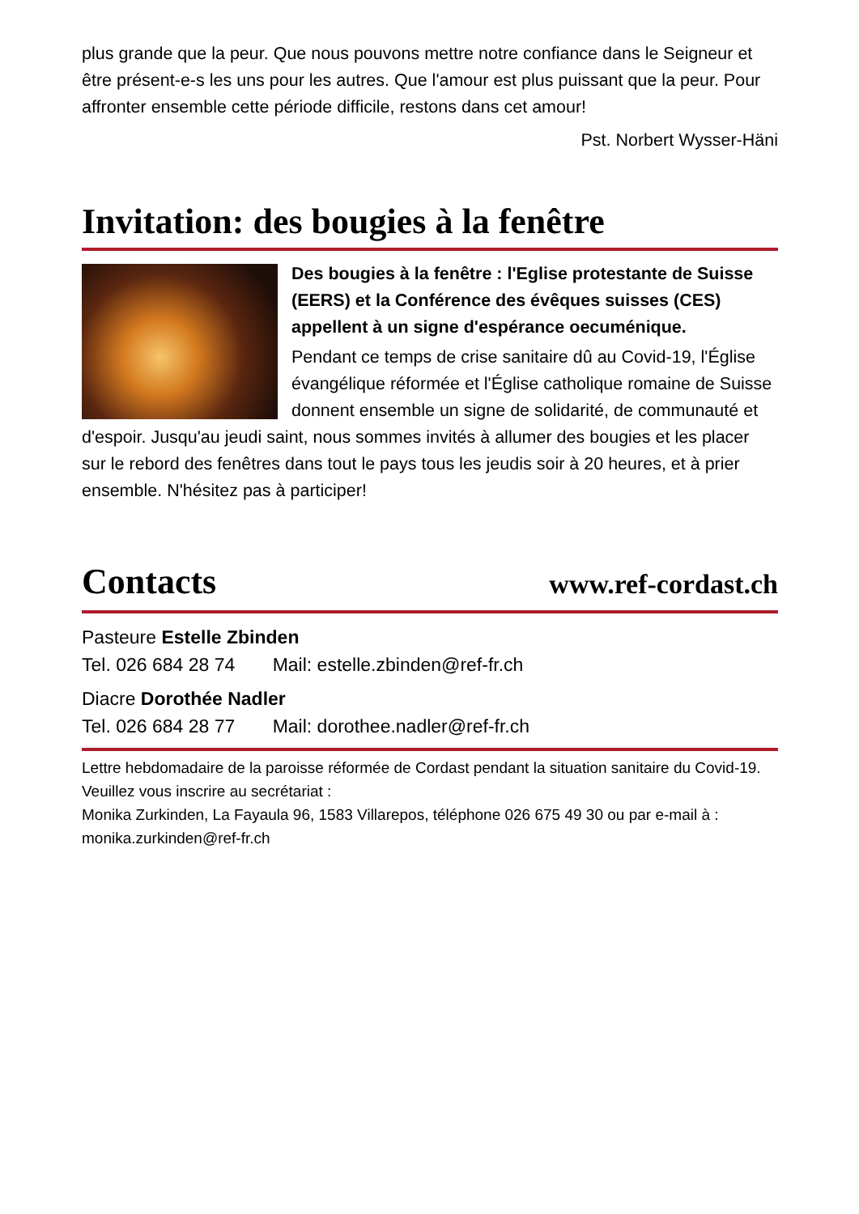plus grande que la peur. Que nous pouvons mettre notre confiance dans le Seigneur et être présent-e-s les uns pour les autres. Que l'amour est plus puissant que la peur. Pour affronter ensemble cette période difficile, restons dans cet amour!
Pst. Norbert Wysser-Häni
Invitation: des bougies à la fenêtre
Des bougies à la fenêtre : l'Eglise protestante de Suisse (EERS) et la Conférence des évêques suisses (CES) appellent à un signe d'espérance oecuménique.
Pendant ce temps de crise sanitaire dû au Covid-19, l'Église évangélique réformée et l'Église catholique romaine de Suisse donnent ensemble un signe de solidarité, de communauté et d'espoir. Jusqu'au jeudi saint, nous sommes invités à allumer des bougies et les placer sur le rebord des fenêtres dans tout le pays tous les jeudis soir à 20 heures, et à prier ensemble. N'hésitez pas à participer!
Contacts www.ref-cordast.ch
Pasteure Estelle Zbinden
Tel. 026 684 28 74 Mail: estelle.zbinden@ref-fr.ch
Diacre Dorothée Nadler
Tel. 026 684 28 77 Mail: dorothee.nadler@ref-fr.ch
Lettre hebdomadaire de la paroisse réformée de Cordast pendant la situation sanitaire du Covid-19. Veuillez vous inscrire au secrétariat :
Monika Zurkinden, La Fayaula 96, 1583 Villarepos, téléphone 026 675 49 30 ou par e-mail à : monika.zurkinden@ref-fr.ch